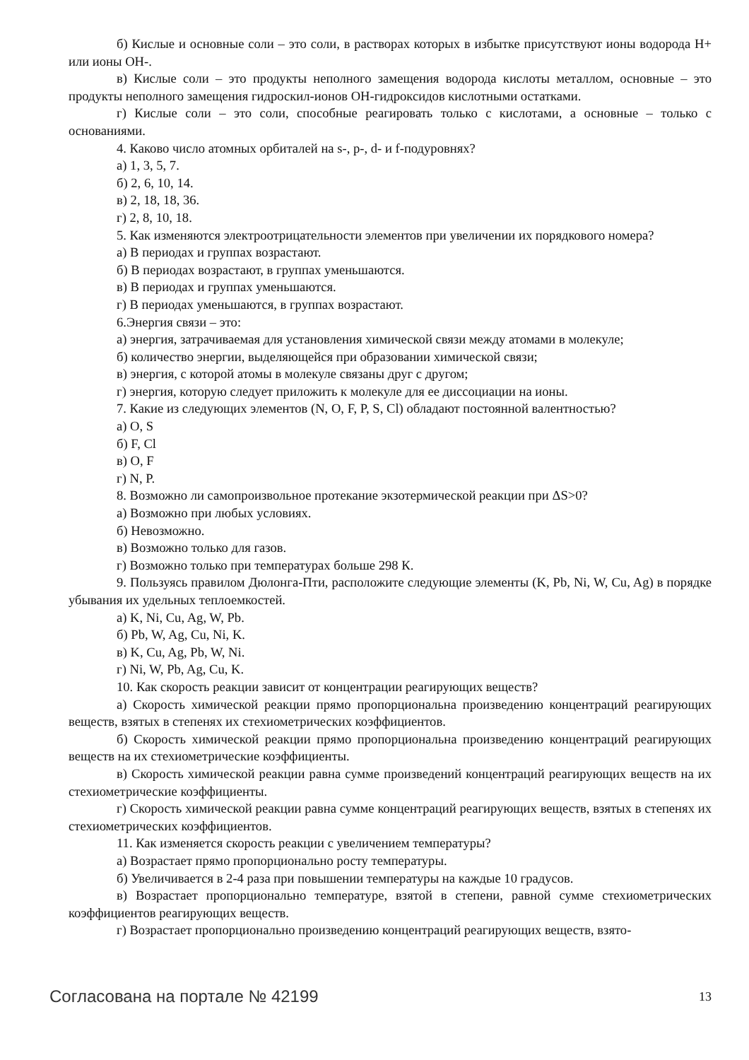б) Кислые и основные соли – это соли, в растворах которых в избытке присутствуют ионы водорода Н+ или ионы ОН-.
в) Кислые соли – это продукты неполного замещения водорода кислоты металлом, основные – это продукты неполного замещения гидроскил-ионов ОН-гидроксидов кислотными остатками.
г) Кислые соли – это соли, способные реагировать только с кислотами, а основные – только с основаниями.
4. Каково число атомных орбиталей на s-, p-, d- и f-подуровнях?
а) 1, 3, 5, 7.
б) 2, 6, 10, 14.
в) 2, 18, 18, 36.
г) 2, 8, 10, 18.
5. Как изменяются электроотрицательности элементов при увеличении их порядкового номера?
а) В периодах и группах возрастают.
б) В периодах возрастают, в группах уменьшаются.
в) В периодах и группах уменьшаются.
г) В периодах уменьшаются, в группах возрастают.
6.Энергия связи – это:
а) энергия, затрачиваемая для установления химической связи между атомами в молекуле;
б) количество энергии, выделяющейся при образовании химической связи;
в) энергия, с которой атомы в молекуле связаны друг с другом;
г) энергия, которую следует приложить к молекуле для ее диссоциации на ионы.
7. Какие из следующих элементов (N, O, F, P, S, Cl) обладают постоянной валентностью?
а) O, S
б) F, Cl
в) O, F
г) N, P.
8. Возможно ли самопроизвольное протекание экзотермической реакции при ΔS>0?
а) Возможно при любых условиях.
б) Невозможно.
в) Возможно только для газов.
г) Возможно только при температурах больше 298 К.
9. Пользуясь правилом Дюлонга-Пти, расположите следующие элементы (K, Pb, Ni, W, Cu, Ag) в порядке убывания их удельных теплоемкостей.
а) K, Ni, Cu, Ag, W, Pb.
б) Pb, W, Ag, Cu, Ni, K.
в) K, Cu, Ag, Pb, W, Ni.
г) Ni, W, Pb, Ag, Cu, K.
10. Как скорость реакции зависит от концентрации реагирующих веществ?
а) Скорость химической реакции прямо пропорциональна произведению концентраций реагирующих веществ, взятых в степенях их стехиометрических коэффициентов.
б) Скорость химической реакции прямо пропорциональна произведению концентраций реагирующих веществ на их стехиометрические коэффициенты.
в) Скорость химической реакции равна сумме произведений концентраций реагирующих веществ на их стехиометрические коэффициенты.
г) Скорость химической реакции равна сумме концентраций реагирующих веществ, взятых в степенях их стехиометрических коэффициентов.
11. Как изменяется скорость реакции с увеличением температуры?
а) Возрастает прямо пропорционально росту температуры.
б) Увеличивается в 2-4 раза при повышении температуры на каждые 10 градусов.
в) Возрастает пропорционально температуре, взятой в степени, равной сумме стехиометрических коэффициентов реагирующих веществ.
г) Возрастает пропорционально произведению концентраций реагирующих веществ, взято-
Согласована на портале № 42199 13